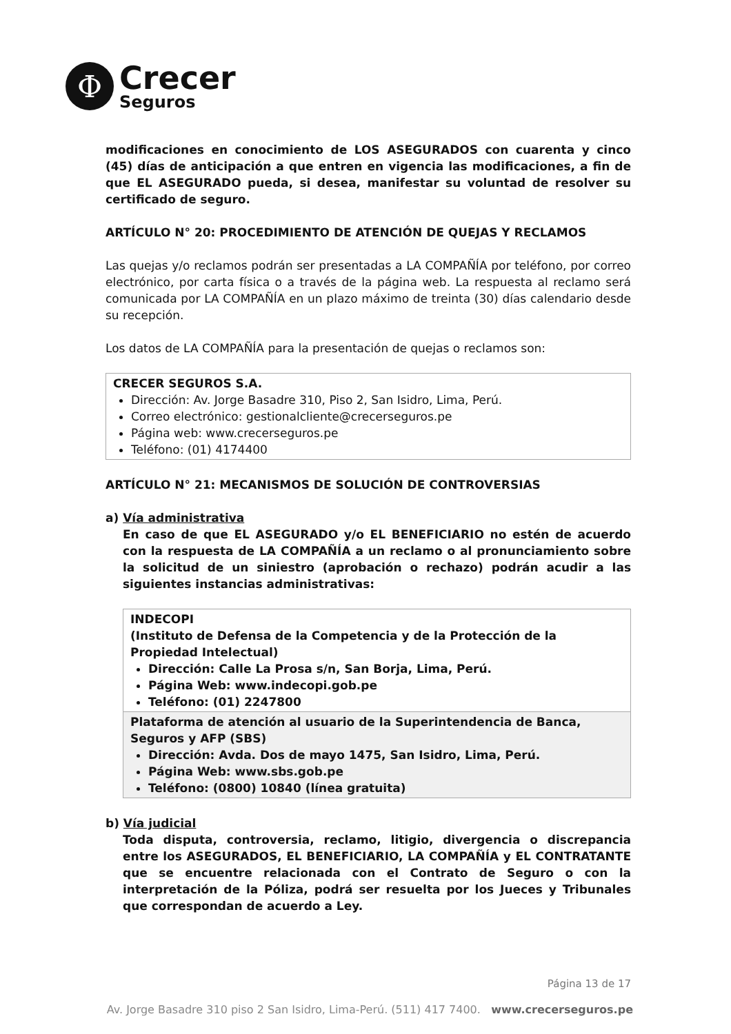Φ
Crecer
Seguros
modificaciones en conocimiento de LOS ASEGURADOS con cuarenta y cinco (45) días de anticipación a que entren en vigencia las modificaciones, a fin de que EL ASEGURADO pueda, si desea, manifestar su voluntad de resolver su certificado de seguro.
ARTÍCULO N° 20: PROCEDIMIENTO DE ATENCIÓN DE QUEJAS Y RECLAMOS
Las quejas y/o reclamos podrán ser presentadas a LA COMPAÑÍA por teléfono, por correo electrónico, por carta física o a través de la página web. La respuesta al reclamo será comunicada por LA COMPAÑÍA en un plazo máximo de treinta (30) días calendario desde su recepción.
Los datos de LA COMPAÑÍA para la presentación de quejas o reclamos son:
| CRECER SEGUROS S.A. Dirección: Av. Jorge Basadre 310, Piso 2, San Isidro, Lima, Perú. Correo electrónico: gestionalcliente@crecerseguros.pe Página web: www.crecerseguros.pe Teléfono: (01) 4174400 |
ARTÍCULO N° 21: MECANISMOS DE SOLUCIÓN DE CONTROVERSIAS
a) Vía administrativa
En caso de que EL ASEGURADO y/o EL BENEFICIARIO no estén de acuerdo con la respuesta de LA COMPAÑÍA a un reclamo o al pronunciamiento sobre la solicitud de un siniestro (aprobación o rechazo) podrán acudir a las siguientes instancias administrativas:
| INDECOPI (Instituto de Defensa de la Competencia y de la Protección de la Propiedad Intelectual) Dirección: Calle La Prosa s/n, San Borja, Lima, Perú. Página Web: www.indecopi.gob.pe Teléfono: (01) 2247800 |
| Plataforma de atención al usuario de la Superintendencia de Banca, Seguros y AFP (SBS) Dirección: Avda. Dos de mayo 1475, San Isidro, Lima, Perú. Página Web: www.sbs.gob.pe Teléfono: (0800) 10840 (línea gratuita) |
b) Vía judicial
Toda disputa, controversia, reclamo, litigio, divergencia o discrepancia entre los ASEGURADOS, EL BENEFICIARIO, LA COMPAÑÍA y EL CONTRATANTE que se encuentre relacionada con el Contrato de Seguro o con la interpretación de la Póliza, podrá ser resuelta por los Jueces y Tribunales que correspondan de acuerdo a Ley.
Página 13 de 17
Av. Jorge Basadre 310 piso 2 San Isidro, Lima-Perú. (511) 417 7400. www.crecerseguros.pe